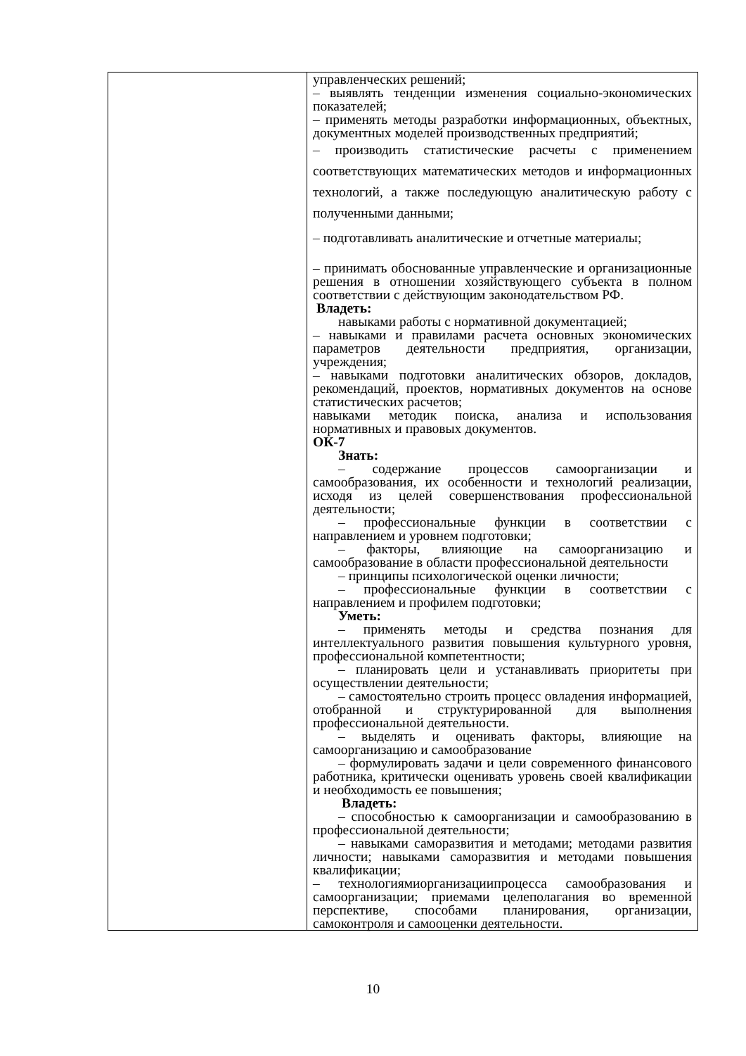| | управленческих решений; – выявлять тенденции изменения социально-экономических показателей; – применять методы разработки информационных, объектных, документных моделей производственных предприятий; – производить статистические расчеты с применением соответствующих математических методов и информационных технологий, а также последующую аналитическую работу с полученными данными; – подготавливать аналитические и отчетные материалы; – принимать обоснованные управленческие и организационные решения в отношении хозяйствующего субъекта в полном соответствии с действующим законодательством РФ. Владеть: навыками работы с нормативной документацией; – навыками и правилами расчета основных экономических параметров деятельности предприятия, организации, учреждения; – навыками подготовки аналитических обзоров, докладов, рекомендаций, проектов, нормативных документов на основе статистических расчетов; навыками методик поиска, анализа и использования нормативных и правовых документов. ОК-7 Знать: – содержание процессов самоорганизации и самообразования, их особенности и технологий реализации, исходя из целей совершенствования профессиональной деятельности; – профессиональные функции в соответствии с направлением и уровнем подготовки; – факторы, влияющие на самоорганизацию и самообразование в области профессиональной деятельности – принципы психологической оценки личности; – профессиональные функции в соответствии с направлением и профилем подготовки; Уметь: – применять методы и средства познания для интеллектуального развития повышения культурного уровня, профессиональной компетентности; – планировать цели и устанавливать приоритеты при осуществлении деятельности; – самостоятельно строить процесс овладения информацией, отобранной и структурированной для выполнения профессиональной деятельности. – выделять и оценивать факторы, влияющие на самоорганизацию и самообразование – формулировать задачи и цели современного финансового работника, критически оценивать уровень своей квалификации и необходимость ее повышения; Владеть: – способностью к самоорганизации и самообразованию в профессиональной деятельности; – навыками саморазвития и методами; методами развития личности; навыками саморазвития и методами повышения квалификации; – технологиямиорганизациипроцесса самообразования и самоорганизации; приемами целеполагания во временной перспективе, способами планирования, организации, самоконтроля и самооценки деятельности. |
10